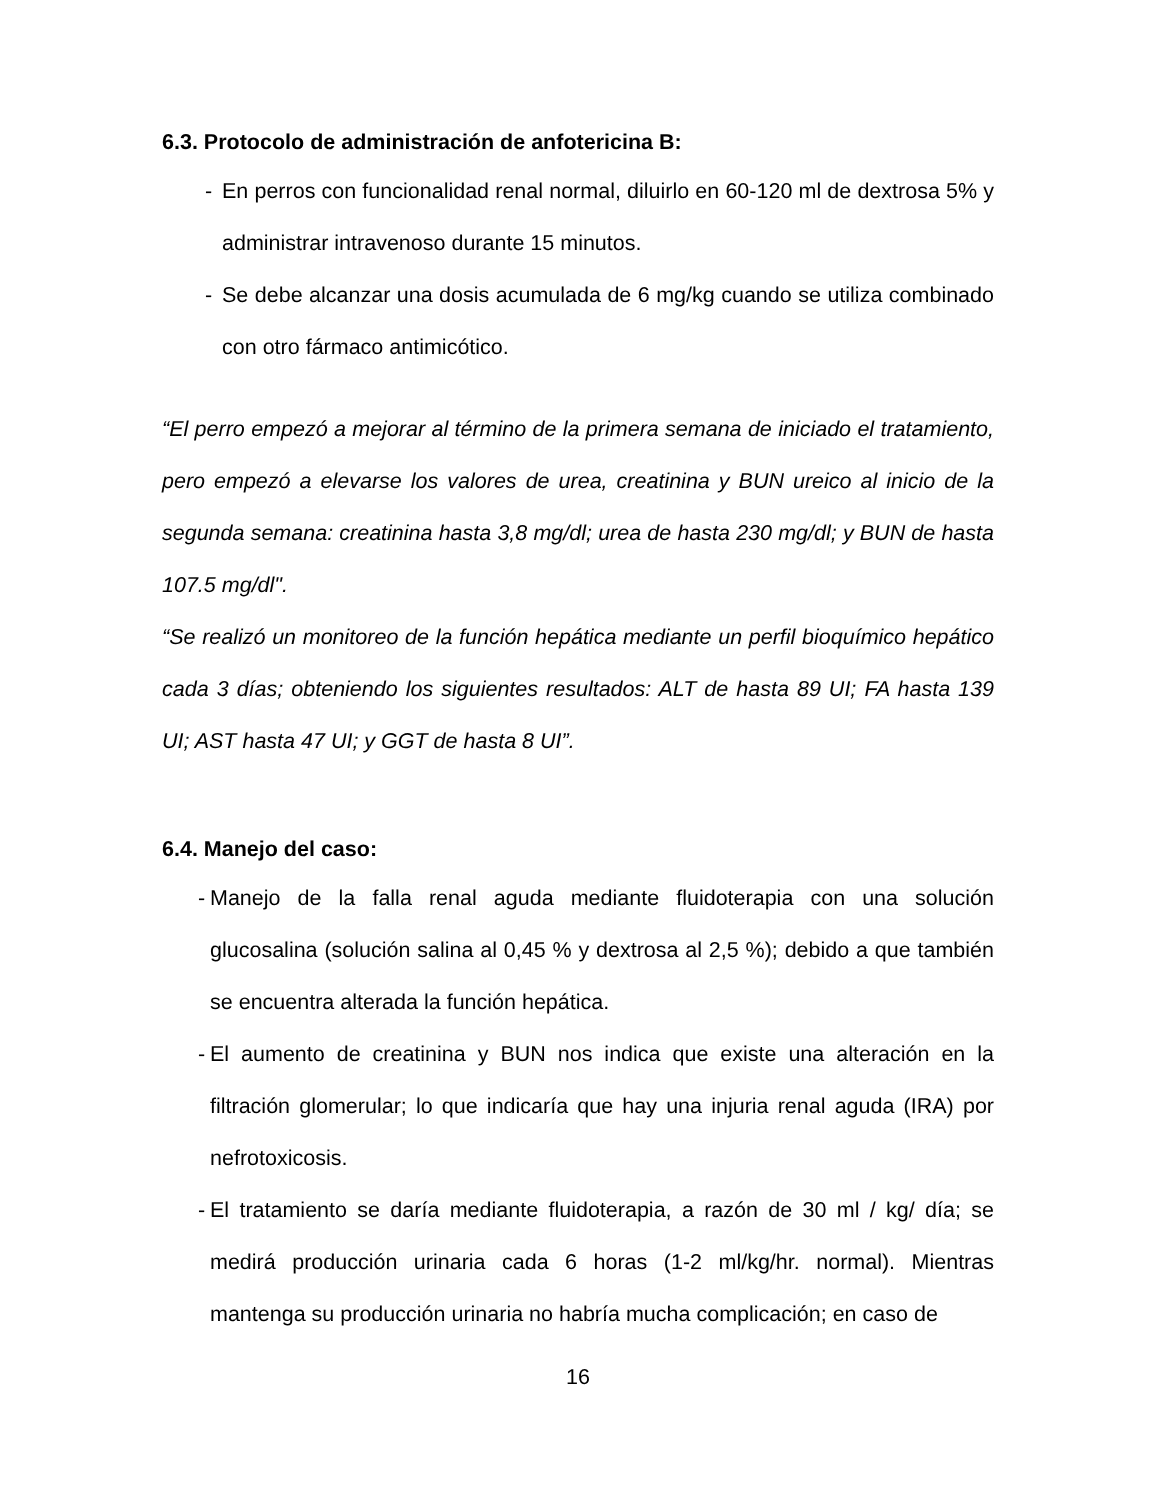6.3. Protocolo de administración de anfotericina B:
- En perros con funcionalidad renal normal, diluirlo en 60-120 ml de dextrosa 5% y administrar intravenoso durante 15 minutos.
- Se debe alcanzar una dosis acumulada de 6 mg/kg cuando se utiliza combinado con otro fármaco antimicótico.
“El perro empezó a mejorar al término de la primera semana de iniciado el tratamiento, pero empezó a elevarse los valores de urea, creatinina y BUN ureico al inicio de la segunda semana: creatinina hasta 3,8 mg/dl; urea de hasta 230 mg/dl; y BUN de hasta 107.5 mg/dl".
“Se realizó un monitoreo de la función hepática mediante un perfil bioquímico hepático cada 3 días; obteniendo los siguientes resultados: ALT de hasta 89 UI; FA hasta 139 UI; AST hasta 47 UI; y GGT de hasta 8 UI”.
6.4. Manejo del caso:
- Manejo de la falla renal aguda mediante fluidoterapia con una solución glucosalina (solución salina al 0,45 % y dextrosa al 2,5 %); debido a que también se encuentra alterada la función hepática.
- El aumento de creatinina y BUN nos indica que existe una alteración en la filtración glomerular; lo que indicaría que hay una injuria renal aguda (IRA) por nefrotoxicosis.
- El tratamiento se daría mediante fluidoterapia, a razón de 30 ml / kg/ día; se medirá producción urinaria cada 6 horas (1-2 ml/kg/hr. normal). Mientras mantenga su producción urinaria no habría mucha complicación; en caso de
16